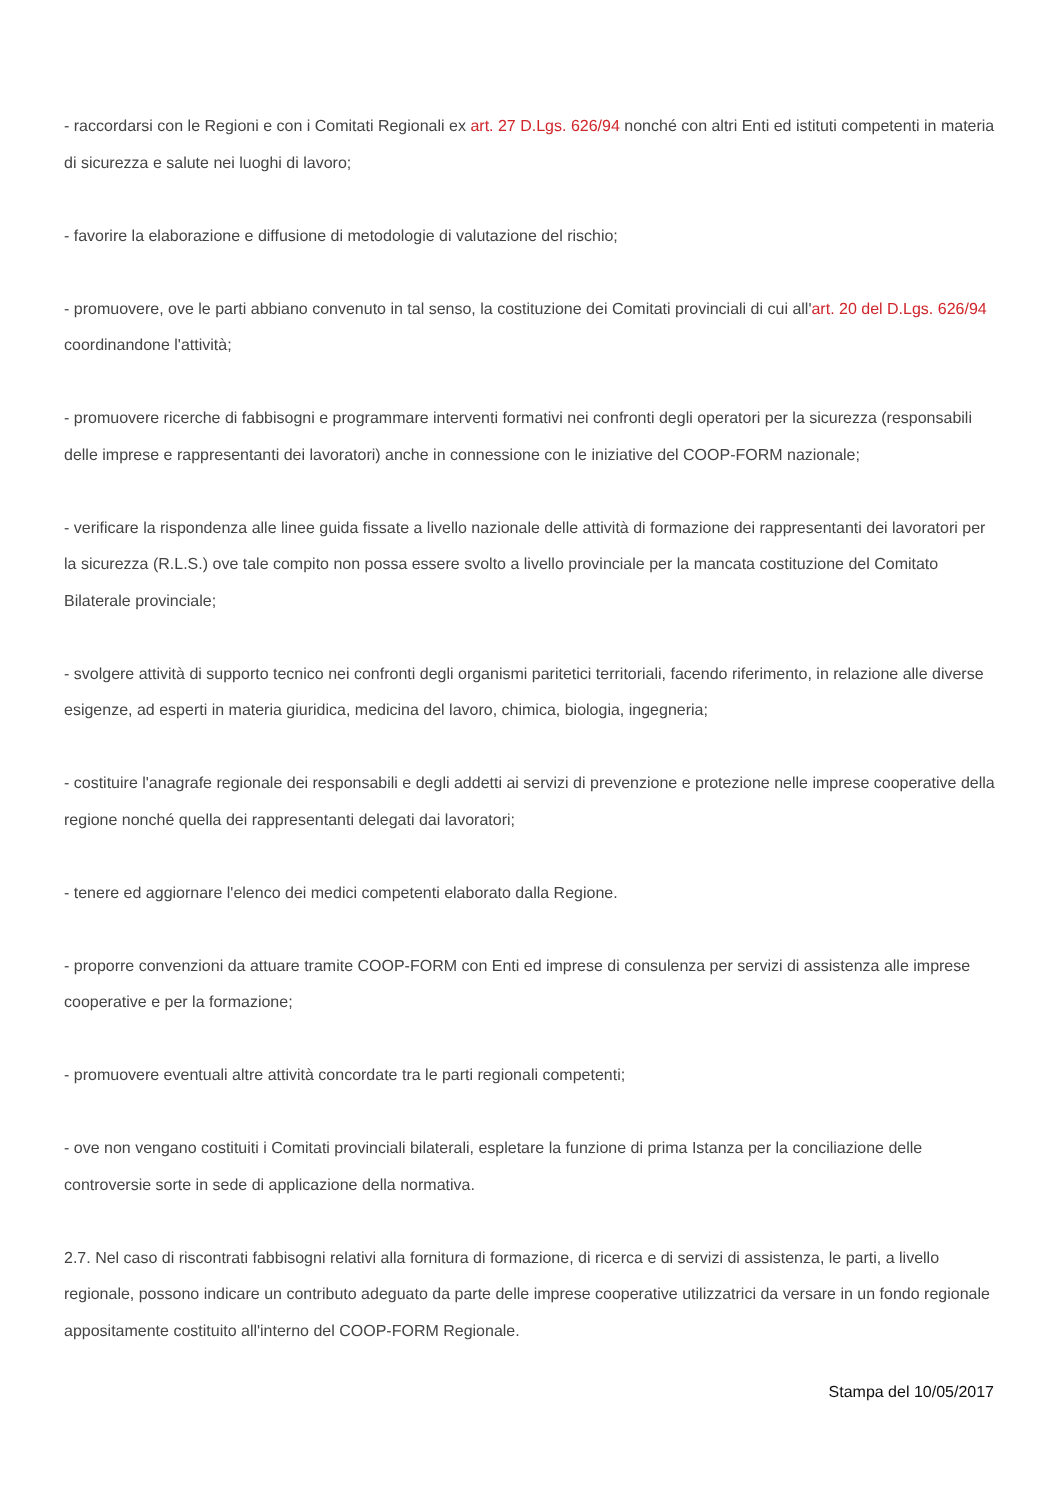- raccordarsi con le Regioni e con i Comitati Regionali ex art. 27 D.Lgs. 626/94 nonché con altri Enti ed istituti competenti in materia di sicurezza e salute nei luoghi di lavoro;
- favorire la elaborazione e diffusione di metodologie di valutazione del rischio;
- promuovere, ove le parti abbiano convenuto in tal senso, la costituzione dei Comitati provinciali di cui all'art. 20 del D.Lgs. 626/94 coordinandone l'attività;
- promuovere ricerche di fabbisogni e programmare interventi formativi nei confronti degli operatori per la sicurezza (responsabili delle imprese e rappresentanti dei lavoratori) anche in connessione con le iniziative del COOP-FORM nazionale;
- verificare la rispondenza alle linee guida fissate a livello nazionale delle attività di formazione dei rappresentanti dei lavoratori per la sicurezza (R.L.S.) ove tale compito non possa essere svolto a livello provinciale per la mancata costituzione del Comitato Bilaterale provinciale;
- svolgere attività di supporto tecnico nei confronti degli organismi paritetici territoriali, facendo riferimento, in relazione alle diverse esigenze, ad esperti in materia giuridica, medicina del lavoro, chimica, biologia, ingegneria;
- costituire l'anagrafe regionale dei responsabili e degli addetti ai servizi di prevenzione e protezione nelle imprese cooperative della regione nonché quella dei rappresentanti delegati dai lavoratori;
- tenere ed aggiornare l'elenco dei medici competenti elaborato dalla Regione.
- proporre convenzioni da attuare tramite COOP-FORM con Enti ed imprese di consulenza per servizi di assistenza alle imprese cooperative e per la formazione;
- promuovere eventuali altre attività concordate tra le parti regionali competenti;
- ove non vengano costituiti i Comitati provinciali bilaterali, espletare la funzione di prima Istanza per la conciliazione delle controversie sorte in sede di applicazione della normativa.
2.7. Nel caso di riscontrati fabbisogni relativi alla fornitura di formazione, di ricerca e di servizi di assistenza, le parti, a livello regionale, possono indicare un contributo adeguato da parte delle imprese cooperative utilizzatrici da versare in un fondo regionale appositamente costituito all'interno del COOP-FORM Regionale.
Stampa del 10/05/2017